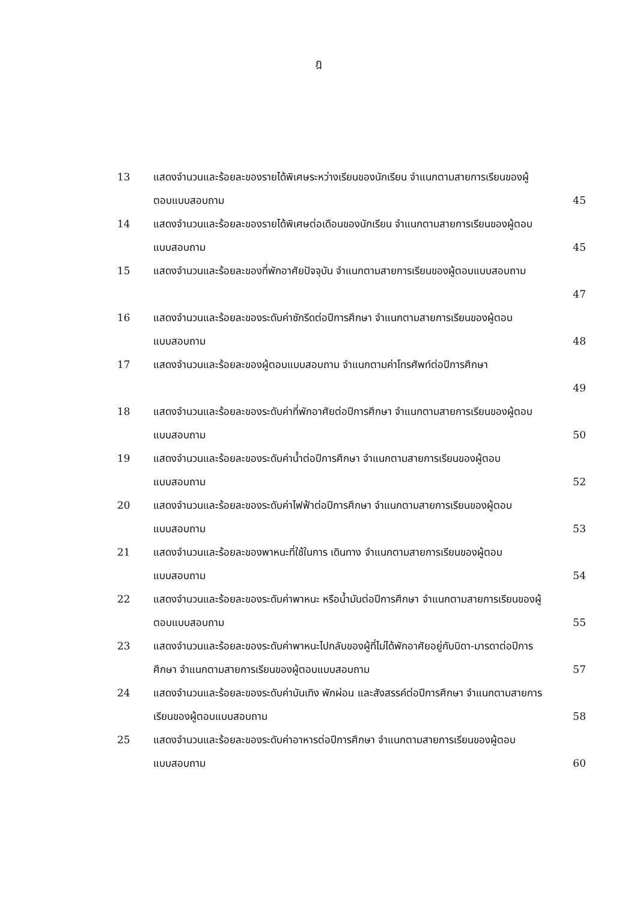ฎ
| 13 | แสดงจำนวนและร้อยละของรายได้พิเศษระหว่างเรียนของนักเรียน จำแนกตามสายการเรียนของผู้ตอบแบบสอบถาม | 45 |
| 14 | แสดงจำนวนและร้อยละของรายได้พิเศษต่อเดือนของนักเรียน จำแนกตามสายการเรียนของผู้ตอบแบบสอบถาม | 45 |
| 15 | แสดงจำนวนและร้อยละของที่พักอาศัยปัจจุบัน จำแนกตามสายการเรียนของผู้ตอบแบบสอบถาม | 47 |
| 16 | แสดงจำนวนและร้อยละของระดับค่าซักรีดต่อปีการศึกษา จำแนกตามสายการเรียนของผู้ตอบแบบสอบถาม | 48 |
| 17 | แสดงจำนวนและร้อยละของผู้ตอบแบบสอบถาม จำแนกตามค่าโทรศัพท์ต่อปีการศึกษา | 49 |
| 18 | แสดงจำนวนและร้อยละของระดับค่าที่พักอาศัยต่อปีการศึกษา จำแนกตามสายการเรียนของผู้ตอบแบบสอบถาม | 50 |
| 19 | แสดงจำนวนและร้อยละของระดับค่าน้ำต่อปีการศึกษา จำแนกตามสายการเรียนของผู้ตอบแบบสอบถาม | 52 |
| 20 | แสดงจำนวนและร้อยละของระดับค่าไฟฟ้าต่อปีการศึกษา จำแนกตามสายการเรียนของผู้ตอบแบบสอบถาม | 53 |
| 21 | แสดงจำนวนและร้อยละของพาหนะที่ใช้ในการ เดินทาง จำแนกตามสายการเรียนของผู้ตอบแบบสอบถาม | 54 |
| 22 | แสดงจำนวนและร้อยละของระดับค่าพาหนะ หรือน้ำมันต่อปีการศึกษา จำแนกตามสายการเรียนของผู้ตอบแบบสอบถาม | 55 |
| 23 | แสดงจำนวนและร้อยละของระดับค่าพาหนะไปกลับของผู้ที่ไม่ได้พักอาศัยอยู่กับบิดา-มารดาต่อปีการศึกษา จำแนกตามสายการเรียนของผู้ตอบแบบสอบถาม | 57 |
| 24 | แสดงจำนวนและร้อยละของระดับค่าบันเทิง พักผ่อน และสังสรรค์ต่อปีการศึกษา จำแนกตามสายการเรียนของผู้ตอบแบบสอบถาม | 58 |
| 25 | แสดงจำนวนและร้อยละของระดับค่าอาหารต่อปีการศึกษา จำแนกตามสายการเรียนของผู้ตอบแบบสอบถาม | 60 |